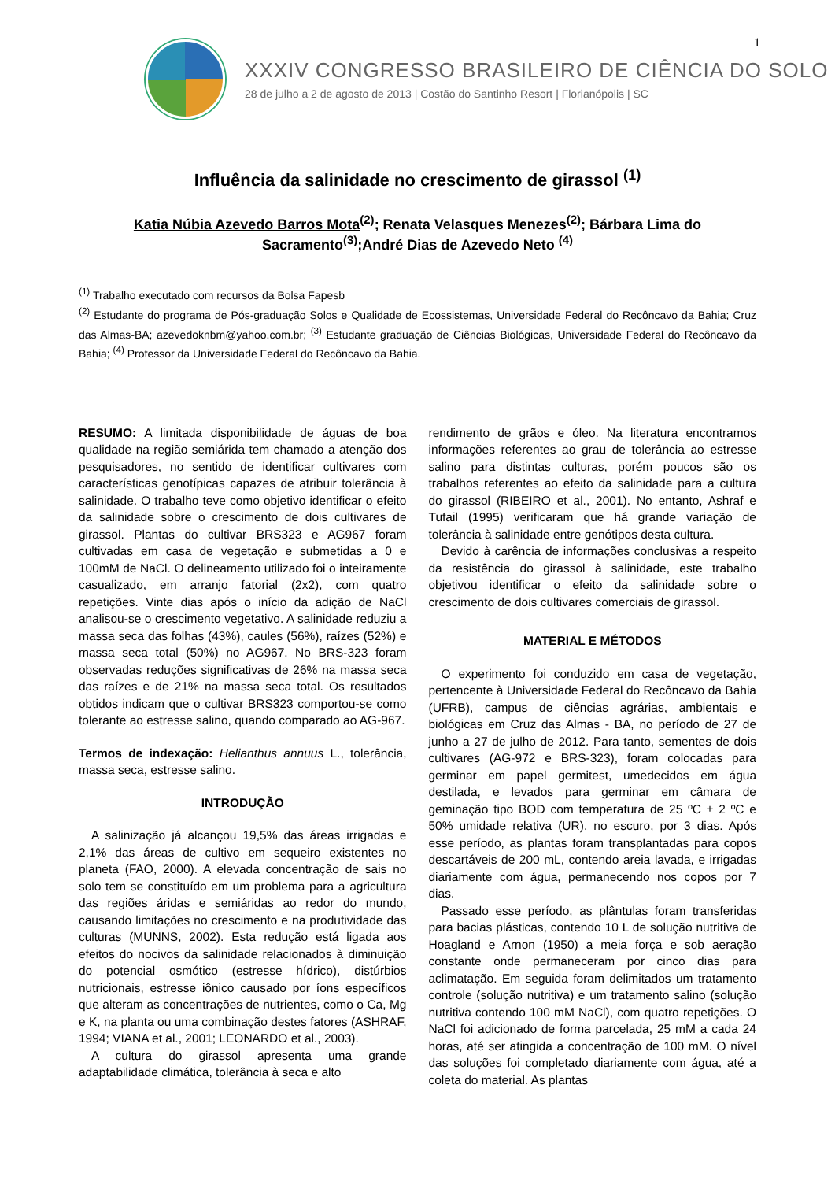1
XXXIV CONGRESSO BRASILEIRO DE CIÊNCIA DO SOLO
28 de julho a 2 de agosto de 2013 | Costão do Santinho Resort | Florianópolis | SC
Influência da salinidade no crescimento de girassol <sup>(1)</sup>
Katia Núbia Azevedo Barros Mota<sup>(2)</sup>; Renata Velasques Menezes<sup>(2)</sup>; Bárbara Lima do Sacramento<sup>(3)</sup>;André Dias de Azevedo Neto <sup>(4)</sup>
<sup>(1)</sup> Trabalho executado com recursos da Bolsa Fapesb
<sup>(2)</sup> Estudante do programa de Pós-graduação Solos e Qualidade de Ecossistemas, Universidade Federal do Recôncavo da Bahia; Cruz das Almas-BA; azevedoknbm@yahoo.com.br; <sup>(3)</sup> Estudante graduação de Ciências Biológicas, Universidade Federal do Recôncavo da Bahia; <sup>(4)</sup> Professor da Universidade Federal do Recôncavo da Bahia.
RESUMO: A limitada disponibilidade de águas de boa qualidade na região semiárida tem chamado a atenção dos pesquisadores, no sentido de identificar cultivares com características genotípicas capazes de atribuir tolerância à salinidade. O trabalho teve como objetivo identificar o efeito da salinidade sobre o crescimento de dois cultivares de girassol. Plantas do cultivar BRS323 e AG967 foram cultivadas em casa de vegetação e submetidas a 0 e 100mM de NaCl. O delineamento utilizado foi o inteiramente casualizado, em arranjo fatorial (2x2), com quatro repetições. Vinte dias após o início da adição de NaCl analisou-se o crescimento vegetativo. A salinidade reduziu a massa seca das folhas (43%), caules (56%), raízes (52%) e massa seca total (50%) no AG967. No BRS-323 foram observadas reduções significativas de 26% na massa seca das raízes e de 21% na massa seca total. Os resultados obtidos indicam que o cultivar BRS323 comportou-se como tolerante ao estresse salino, quando comparado ao AG-967.
Termos de indexação: Helianthus annuus L., tolerância, massa seca, estresse salino.
INTRODUÇÃO
A salinização já alcançou 19,5% das áreas irrigadas e 2,1% das áreas de cultivo em sequeiro existentes no planeta (FAO, 2000). A elevada concentração de sais no solo tem se constituído em um problema para a agricultura das regiões áridas e semiáridas ao redor do mundo, causando limitações no crescimento e na produtividade das culturas (MUNNS, 2002). Esta redução está ligada aos efeitos do nocivos da salinidade relacionados à diminuição do potencial osmótico (estresse hídrico), distúrbios nutricionais, estresse iônico causado por íons específicos que alteram as concentrações de nutrientes, como o Ca, Mg e K, na planta ou uma combinação destes fatores (ASHRAF, 1994; VIANA et al., 2001; LEONARDO et al., 2003).
A cultura do girassol apresenta uma grande adaptabilidade climática, tolerância à seca e alto
rendimento de grãos e óleo. Na literatura encontramos informações referentes ao grau de tolerância ao estresse salino para distintas culturas, porém poucos são os trabalhos referentes ao efeito da salinidade para a cultura do girassol (RIBEIRO et al., 2001). No entanto, Ashraf e Tufail (1995) verificaram que há grande variação de tolerância à salinidade entre genótipos desta cultura.
Devido à carência de informações conclusivas a respeito da resistência do girassol à salinidade, este trabalho objetivou identificar o efeito da salinidade sobre o crescimento de dois cultivares comerciais de girassol.
MATERIAL E MÉTODOS
O experimento foi conduzido em casa de vegetação, pertencente à Universidade Federal do Recôncavo da Bahia (UFRB), campus de ciências agrárias, ambientais e biológicas em Cruz das Almas - BA, no período de 27 de junho a 27 de julho de 2012. Para tanto, sementes de dois cultivares (AG-972 e BRS-323), foram colocadas para germinar em papel germitest, umedecidos em água destilada, e levados para germinar em câmara de geminação tipo BOD com temperatura de 25 ºC ± 2 ºC e 50% umidade relativa (UR), no escuro, por 3 dias. Após esse período, as plantas foram transplantadas para copos descartáveis de 200 mL, contendo areia lavada, e irrigadas diariamente com água, permanecendo nos copos por 7 dias.
Passado esse período, as plântulas foram transferidas para bacias plásticas, contendo 10 L de solução nutritiva de Hoagland e Arnon (1950) a meia força e sob aeração constante onde permaneceram por cinco dias para aclimatação. Em seguida foram delimitados um tratamento controle (solução nutritiva) e um tratamento salino (solução nutritiva contendo 100 mM NaCl), com quatro repetições. O NaCl foi adicionado de forma parcelada, 25 mM a cada 24 horas, até ser atingida a concentração de 100 mM. O nível das soluções foi completado diariamente com água, até a coleta do material. As plantas